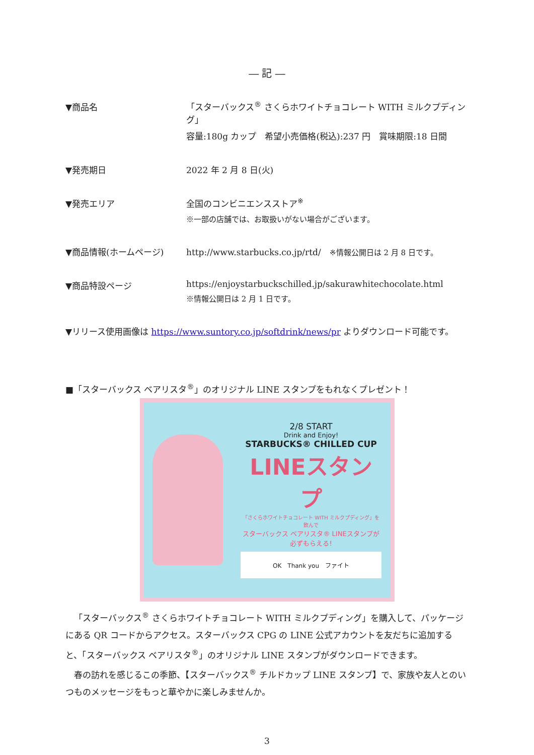― 記 ―
▼商品名 「スターバックス<sup>®</sup> さくらホワイトチョコレート WITH ミルクプディング」
容量:180g カップ　希望小売価格(税込):237 円　賞味期限:18 日間
▼発売期日 2022 年 2 月 8 日(火)
▼発売エリア 全国のコンビニエンスストア<sup>※</sup>
※一部の店舗では、お取扱いがない場合がございます。
▼商品情報(ホームページ) http://www.starbucks.co.jp/rtd/　※情報公開日は 2 月 8 日です。
▼商品特設ページ https://enjoystarbuckschilled.jp/sakurawhitechocolate.html
※情報公開日は 2 月 1 日です。
▼リリース使用画像は https://www.suntory.co.jp/softdrink/news/pr よりダウンロード可能です。
■「スターバックス ベアリスタ<sup>®</sup>」のオリジナル LINE スタンプをもれなくプレゼント！
2/8 START
Drink and Enjoy!
STARBUCKS® CHILLED CUP
LINEスタンプ
「さくらホワイトチョコレート WITH ミルクプディング」を飲んで
スターバックス ベアリスタ® LINEスタンプが 必ずもらえる!
OK　Thank you　ファイト
「スターバックス<sup>®</sup> さくらホワイトチョコレート WITH ミルクプディング」を購入して、パッケージにある QR コードからアクセス。スターバックス CPG の LINE 公式アカウントを友だちに追加すると、「スターバックス ベアリスタ<sup>®</sup>」のオリジナル LINE スタンプがダウンロードできます。
春の訪れを感じるこの季節、【スターバックス<sup>®</sup> チルドカップ LINE スタンプ】で、家族や友人とのいつものメッセージをもっと華やかに楽しみませんか。
3